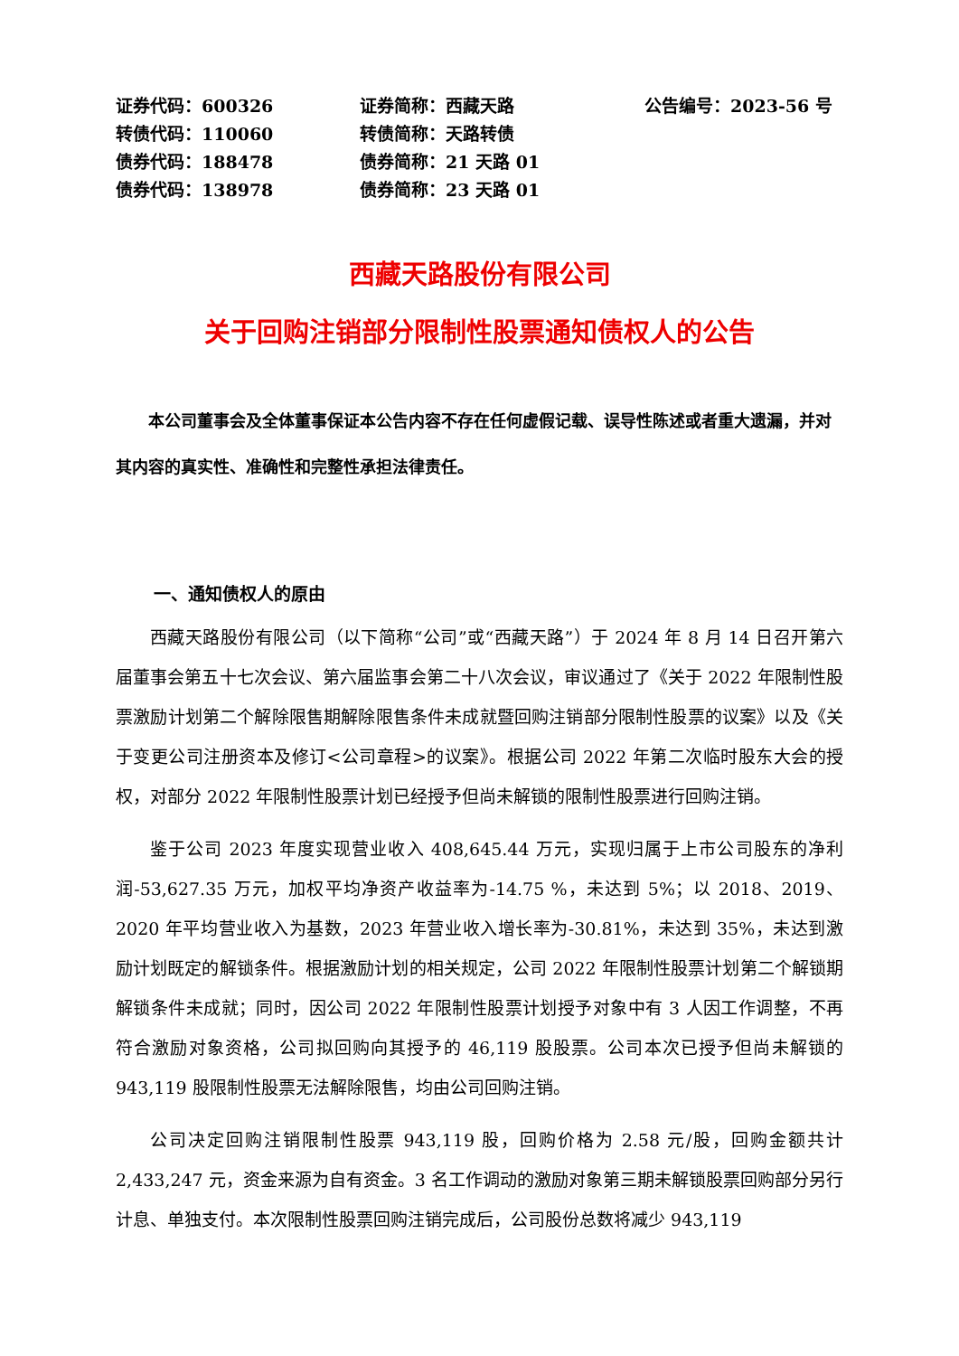| 证券代码：600326 | 证券简称：西藏天路 | 公告编号：2023-56 号 |
| 转债代码：110060 | 转债简称：天路转债 | |
| 债券代码：188478 | 债券简称：21 天路 01 | |
| 债券代码：138978 | 债券简称：23 天路 01 | |
西藏天路股份有限公司
关于回购注销部分限制性股票通知债权人的公告
本公司董事会及全体董事保证本公告内容不存在任何虚假记载、误导性陈述或者重大遗漏，并对其内容的真实性、准确性和完整性承担法律责任。
一、通知债权人的原由
西藏天路股份有限公司（以下简称“公司”或“西藏天路”）于 2024 年 8 月 14 日召开第六届董事会第五十七次会议、第六届监事会第二十八次会议，审议通过了《关于 2022 年限制性股票激励计划第二个解除限售期解除限售条件未成就暨回购注销部分限制性股票的议案》以及《关于变更公司注册资本及修订<公司章程>的议案》。根据公司 2022 年第二次临时股东大会的授权，对部分 2022 年限制性股票计划已经授予但尚未解锁的限制性股票进行回购注销。
鉴于公司 2023 年度实现营业收入 408,645.44 万元，实现归属于上市公司股东的净利润-53,627.35 万元，加权平均净资产收益率为-14.75 %，未达到 5%；以 2018、2019、2020 年平均营业收入为基数，2023 年营业收入增长率为-30.81%，未达到 35%，未达到激励计划既定的解锁条件。根据激励计划的相关规定，公司 2022 年限制性股票计划第二个解锁期解锁条件未成就；同时，因公司 2022 年限制性股票计划授予对象中有 3 人因工作调整，不再符合激励对象资格，公司拟回购向其授予的 46,119 股股票。公司本次已授予但尚未解锁的 943,119 股限制性股票无法解除限售，均由公司回购注销。
公司决定回购注销限制性股票 943,119 股，回购价格为 2.58 元/股，回购金额共计 2,433,247 元，资金来源为自有资金。3 名工作调动的激励对象第三期未解锁股票回购部分另行计息、单独支付。本次限制性股票回购注销完成后，公司股份总数将减少 943,119